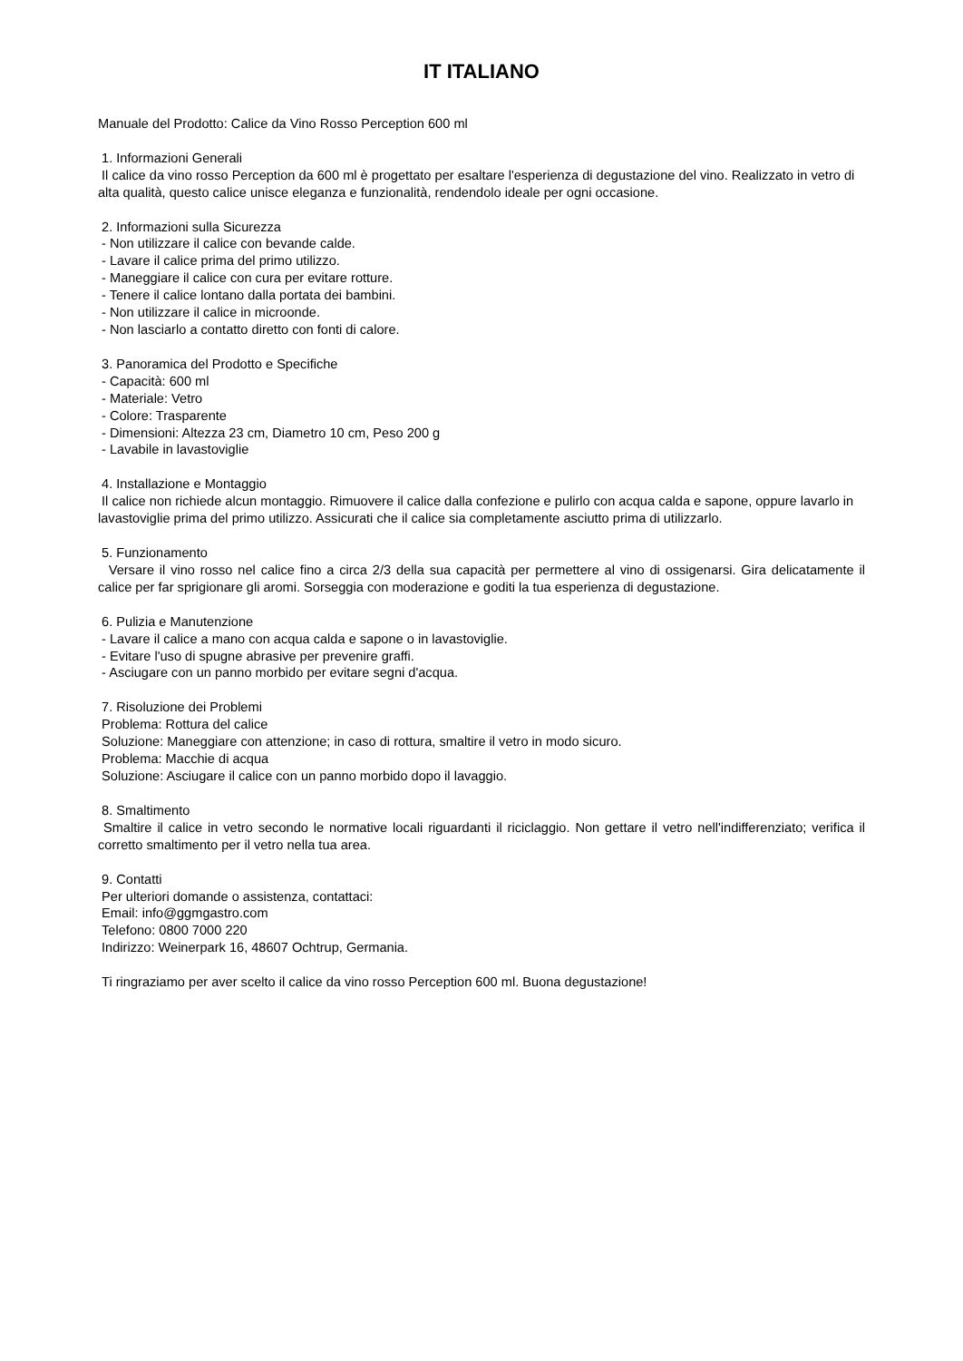IT ITALIANO
Manuale del Prodotto: Calice da Vino Rosso Perception 600 ml
1. Informazioni Generali
Il calice da vino rosso Perception da 600 ml è progettato per esaltare l'esperienza di degustazione del vino. Realizzato in vetro di alta qualità, questo calice unisce eleganza e funzionalità, rendendolo ideale per ogni occasione.
2. Informazioni sulla Sicurezza
- Non utilizzare il calice con bevande calde.
- Lavare il calice prima del primo utilizzo.
- Maneggiare il calice con cura per evitare rotture.
- Tenere il calice lontano dalla portata dei bambini.
- Non utilizzare il calice in microonde.
- Non lasciarlo a contatto diretto con fonti di calore.
3. Panoramica del Prodotto e Specifiche
- Capacità: 600 ml
- Materiale: Vetro
- Colore: Trasparente
- Dimensioni: Altezza 23 cm, Diametro 10 cm, Peso 200 g
- Lavabile in lavastoviglie
4. Installazione e Montaggio
Il calice non richiede alcun montaggio. Rimuovere il calice dalla confezione e pulirlo con acqua calda e sapone, oppure lavarlo in lavastoviglie prima del primo utilizzo. Assicurati che il calice sia completamente asciutto prima di utilizzarlo.
5. Funzionamento
Versare il vino rosso nel calice fino a circa 2/3 della sua capacità per permettere al vino di ossigenarsi. Gira delicatamente il calice per far sprigionare gli aromi. Sorseggia con moderazione e goditi la tua esperienza di degustazione.
6. Pulizia e Manutenzione
- Lavare il calice a mano con acqua calda e sapone o in lavastoviglie.
- Evitare l'uso di spugne abrasive per prevenire graffi.
- Asciugare con un panno morbido per evitare segni d'acqua.
7. Risoluzione dei Problemi
Problema: Rottura del calice
Soluzione: Maneggiare con attenzione; in caso di rottura, smaltire il vetro in modo sicuro.
Problema: Macchie di acqua
Soluzione: Asciugare il calice con un panno morbido dopo il lavaggio.
8. Smaltimento
Smaltire il calice in vetro secondo le normative locali riguardanti il riciclaggio. Non gettare il vetro nell'indifferenziato; verifica il corretto smaltimento per il vetro nella tua area.
9. Contatti
Per ulteriori domande o assistenza, contattaci:
Email: info@ggmgastro.com
Telefono: 0800 7000 220
Indirizzo: Weinerpark 16, 48607 Ochtrup, Germania.
Ti ringraziamo per aver scelto il calice da vino rosso Perception 600 ml. Buona degustazione!